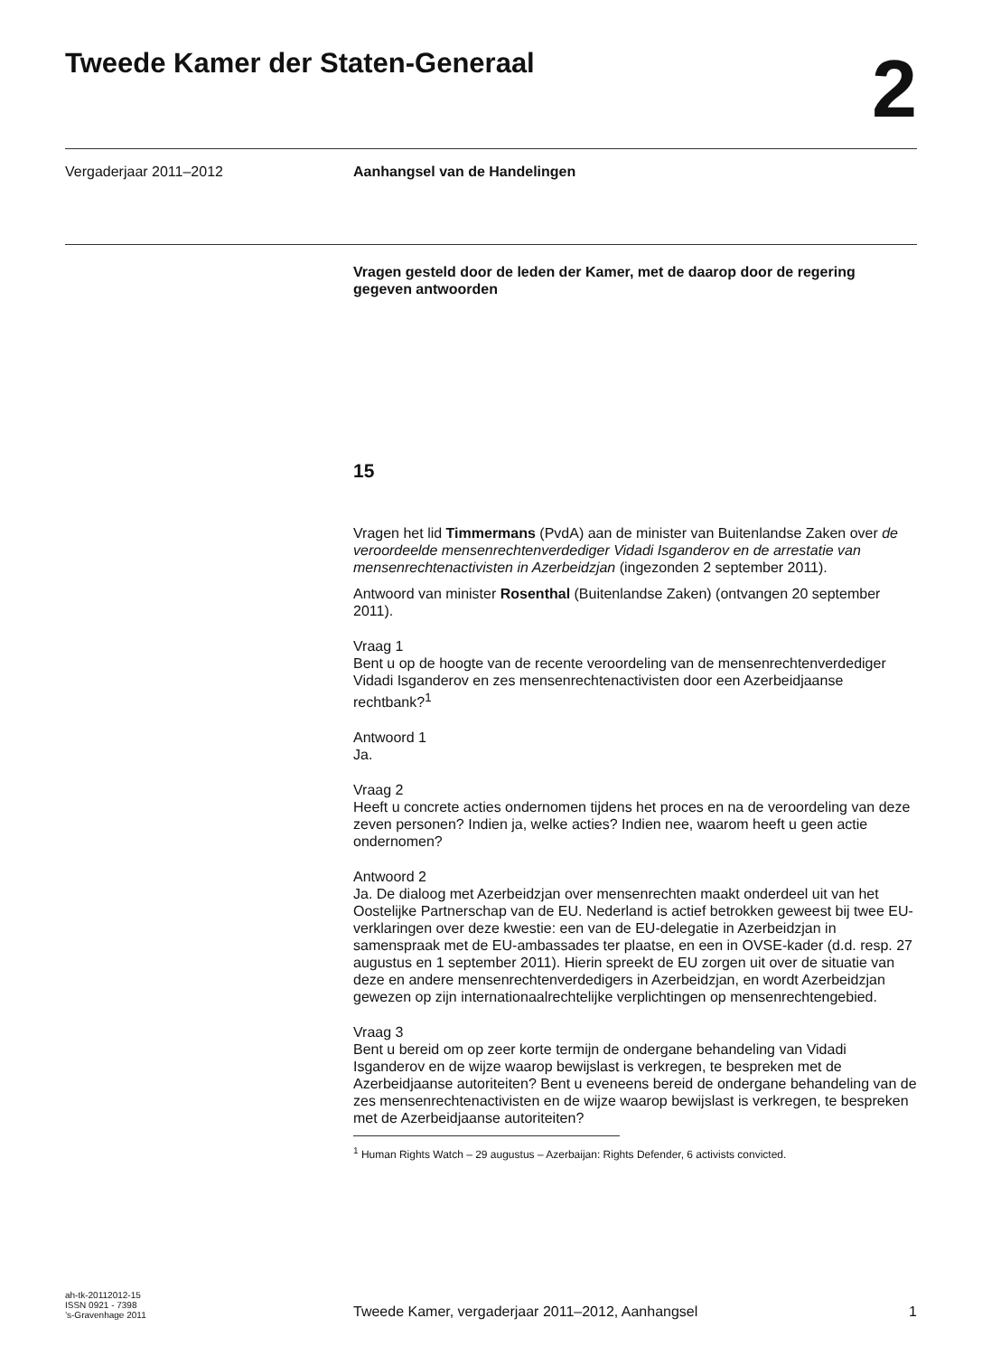Tweede Kamer der Staten-Generaal
2
Vergaderjaar 2011–2012 Aanhangsel van de Handelingen
Vragen gesteld door de leden der Kamer, met de daarop door de regering gegeven antwoorden
15
Vragen het lid Timmermans (PvdA) aan de minister van Buitenlandse Zaken over de veroordeelde mensenrechtenverdediger Vidadi Isganderov en de arrestatie van mensenrechtenactivisten in Azerbeidzjan (ingezonden 2 september 2011).
Antwoord van minister Rosenthal (Buitenlandse Zaken) (ontvangen 20 september 2011).
Vraag 1
Bent u op de hoogte van de recente veroordeling van de mensenrechtenverdediger Vidadi Isganderov en zes mensenrechtenactivisten door een Azerbeidjaanse rechtbank?<sup>1</sup>
Antwoord 1
Ja.
Vraag 2
Heeft u concrete acties ondernomen tijdens het proces en na de veroordeling van deze zeven personen? Indien ja, welke acties? Indien nee, waarom heeft u geen actie ondernomen?
Antwoord 2
Ja. De dialoog met Azerbeidzjan over mensenrechten maakt onderdeel uit van het Oostelijke Partnerschap van de EU. Nederland is actief betrokken geweest bij twee EU-verklaringen over deze kwestie: een van de EU-delegatie in Azerbeidzjan in samenspraak met de EU-ambassades ter plaatse, en een in OVSE-kader (d.d. resp. 27 augustus en 1 september 2011). Hierin spreekt de EU zorgen uit over de situatie van deze en andere mensenrechtenverdedigers in Azerbeidzjan, en wordt Azerbeidzjan gewezen op zijn internationaalrechtelijke verplichtingen op mensenrechtengebied.
Vraag 3
Bent u bereid om op zeer korte termijn de ondergane behandeling van Vidadi Isganderov en de wijze waarop bewijslast is verkregen, te bespreken met de Azerbeidjaanse autoriteiten? Bent u eveneens bereid de ondergane behandeling van de zes mensenrechtenactivisten en de wijze waarop bewijslast is verkregen, te bespreken met de Azerbeidjaanse autoriteiten?
<sup>1</sup> Human Rights Watch – 29 augustus – Azerbaijan: Rights Defender, 6 activists convicted.
ah-tk-20112012-15
ISSN 0921 - 7398
’s-Gravenhage 2011
Tweede Kamer, vergaderjaar 2011–2012, Aanhangsel
1